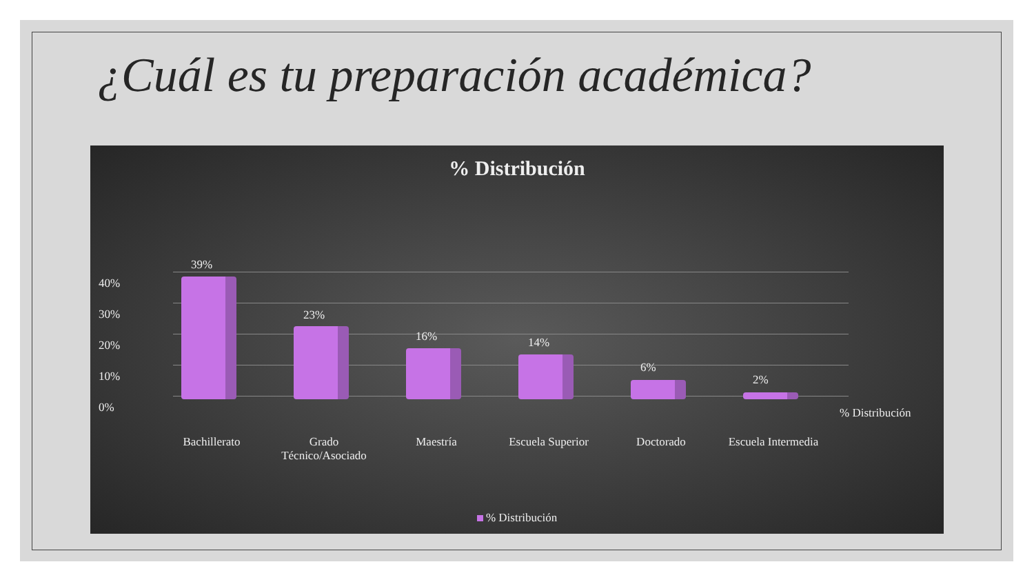¿Cuál es tu preparación académica?
% Distribución
40%
30%
20%
10%
0%
39%
23%
16% 14%
6%
2%
% Distribución
Bachillerato
Grado
Técnico/Asociado
Maestría
Escuela Superior
Doctorado
Escuela Intermedia
% Distribución